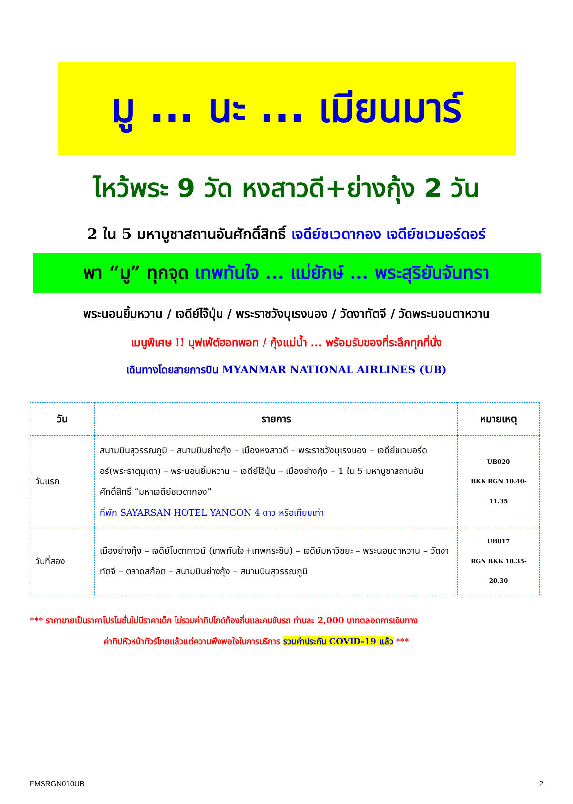มู ... นะ ... เมียนมาร์
ไหว้พระ 9 วัด หงสาวดี+ย่างกุ้ง 2 วัน
2 ใน 5 มหาบูชาสถานอันศักดิ์สิทธิ์ เจดีย์ชเวดากอง เจดีย์ชเวมอร์ดอร์
พา “มู” ทุกจุด เทพทันใจ ... แม่ยักษ์ ... พระสุริยันจันทรา
พระนอนยิ้มหวาน / เจดีย์ไจ๊ปุ่น / พระราชวังบุเรงนอง / วัดงาทัตจี / วัดพระนอนตาหวาน
เมนูพิเศษ !! บุฟเฟ่ต์ฮอทพอท / กุ้งแม่น้ำ ... พร้อมรับของที่ระลึกทุกที่นั่ง
เดินทางโดยสายการบิน MYANMAR NATIONAL AIRLINES (UB)
| วัน | รายการ | หมายเหตุ |
| --- | --- | --- |
| วันแรก | สนามบินสุวรรณภูมิ – สนามบินย่างกุ้ง – เมืองหงสาวดี – พระราชวังบุเรงนอง – เจดีย์ชเวมอร์ดอร์(พระธาตุมุเตา) – พระนอนยิ้มหวาน – เจดีย์ไจ๊ปุ่น – เมืองย่างกุ้ง – 1 ใน 5 มหาบูชาสถานอันศักดิ์สิทธิ์ “มหาเจดีย์ชเวดากอง” ที่พัก SAYARSAN HOTEL YANGON 4 ดาว หรือเทียบเท่า | UB020 BKK RGN 10.40-11.35 |
| วันที่สอง | เมืองย่างกุ้ง – เจดีย์โบตาทาวน์ (เทพทันใจ+เทพกระซิบ) – เจดีย์มหาวิชยะ – พระนอนตาหวาน – วัดงาทัตจี – ตลาดสก๊อต – สนามบินย่างกุ้ง – สนามบินสุวรรณภูมิ | UB017 RGN BKK 18.35-20.30 |
*** ราคาขายเป็นราคาโปรโมชั่นไม่มีราคาเด็ก ไม่รวมค่าทิปไกด์ท้องถิ่นและคนขับรถ ท่านละ 2,000 บาทตลอดการเดินทาง
ค่าทิปหัวหน้าทัวร์ไทยแล้วแต่ความพึงพอใจในการบริการ รวมค่าประกัน COVID-19 แล้ว ***
FMSRGN010UB 2